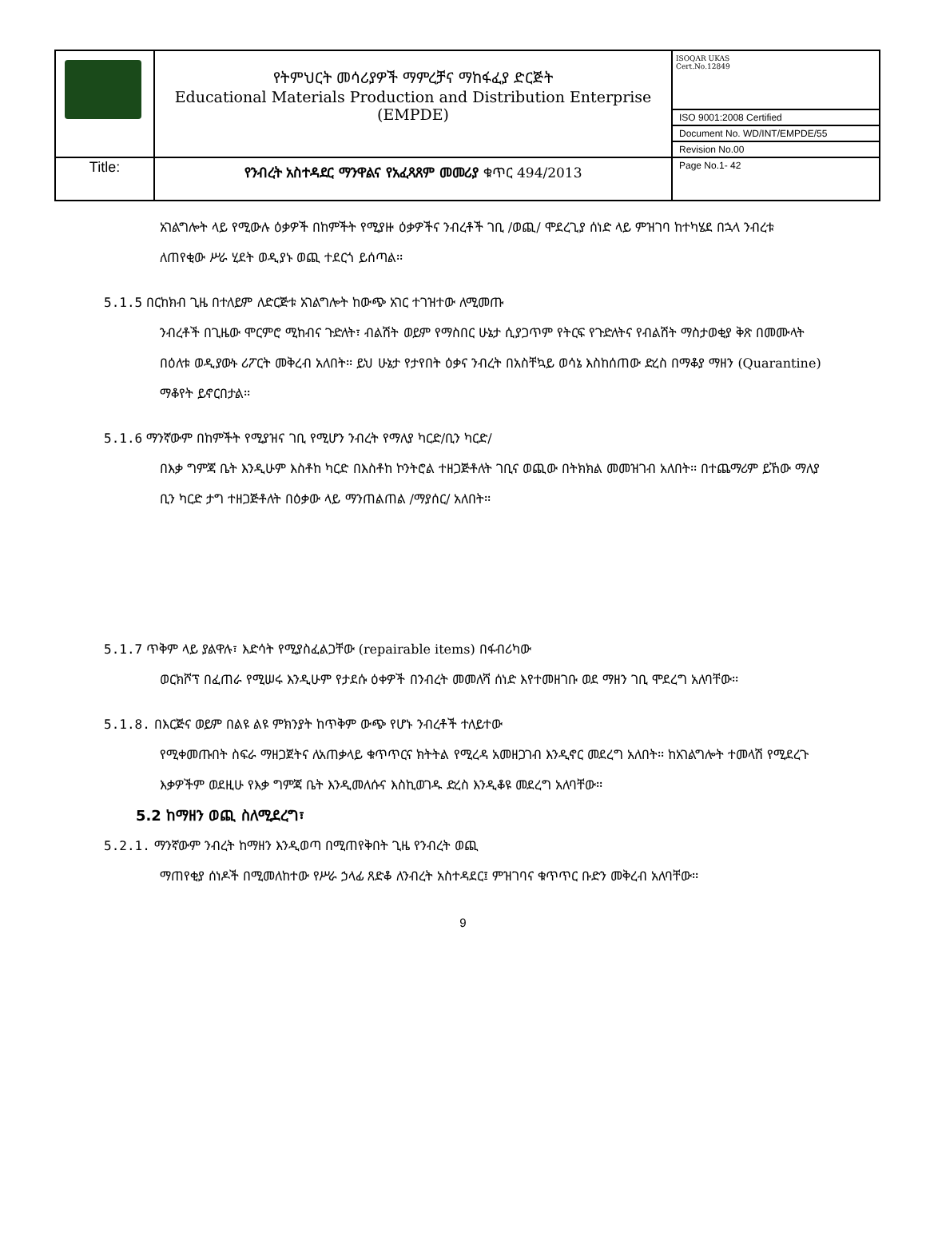| | የትምህርት መሳሪያዎች ማምረቻና ማከፋፈያ ድርጅት Educational Materials Production and Distribution Enterprise (EMPDE) | ISOQAR UKAS Cert.No.12849 |
| | | ISO 9001:2008 Certified |
| | | Document No. WD/INT/EMPDE/55 |
| | | Revision No.00 |
| Title: | የንብረት አስተዳደር ማንዋልና የአፈጻጸም መመሪያ ቁጥር 494/2013 | Page No.1- 42 |
አገልግሎት ላይ የሚውሉ ዕቃዎች በከምችት የሚያዙ ዕቃዎችና ንብረቶች ገቢ /ወጪ/ ሞደረጊያ ሰነድ ላይ ምዝገባ ከተካሄደ በኋላ ንብረቱ ለጠየቂው ሥራ ሂደት ወዲያኑ ወጪ ተደርጎ ይሰጣል፡፡
5.1.5 በርከክብ ጊዜ በተለይም ለድርጅቱ አገልግሎት ከውጭ አገር ተገዝተው ለሚመጡ
ንብረቶች በጊዜው ሞርምሮ ሚከብና ጉድለት፣ ብልሽት ወይም የማስበር ሁኔታ ሲያጋጥም የትርፍ የጉድለትና የብልሽት ማስታወቂያ ቅጽ በመሙላት በዕለቱ ወዲያውኑ ሪፖርት መቅረብ አለበት፡፡ ይህ ሁኔታ የታየበት ዕቃና ንብረት በአስቸኳይ ወሳኔ እስከሰጠው ድረስ በማቆያ ማዘን (Quarantine) ማቆየት ይኖርበታል፡፡
5.1.6 ማንኛውም በከምችት የሚያዝና ገቢ የሚሆን ንብረት የማለያ ካርድ/ቢን ካርድ/
በእቃ ግምጃ ቤት እንዲሁም እስቶከ ካርድ በእስቶከ ኮንትሮል ተዘጋጅቶለት ገቢና ወጪው በትክክል መመዝገብ አለበት፡፡ በተጨማሪም ይኸው ማለያ ቢን ካርድ ታግ ተዘጋጅቶለት በዕቃው ላይ ማንጠልጠል /ማያሰር/ አለበት፡፡
5.1.7 ጥቅም ላይ ያልዋሉ፣ እድሳት የሚያስፈልጋቸው (repairable items) በፋብሪካው
ወርክሾፕ በፈጠራ የሚሠሩ እንዲሁም የታደሱ ዕቀዎች በንብረት መመለሻ ሰነድ እየተመዘገቡ ወደ ማዘን ገቢ ሞደረግ አለባቸው፡፡
5.1.8. በእርጅና ወይም በልዩ ልዩ ምክንያት ከጥቅም ውጭ የሆኑ ንብረቶች ተለይተው
የሚቀመጡበት ስፍራ ማዘጋጀትና ለአጠቃላይ ቁጥጥርና ክትትል የሚረዳ አመዘጋገብ እንዲኖር መደረግ አለበት፡፡ ከአገልግሎት ተመላሽ የሚደረጉ እቃዎችም ወደዚሁ የእቃ ግምጃ ቤት እንዲመለሱና እስኪወገዱ ድረስ እንዲቆዩ መደረግ አለባቸው፡፡
5.2 ከማዘን ወጪ ስለሚደረግ፣
5.2.1. ማንኛውም ንብረት ከማዘን እንዲወጣ በሚጠየቅበት ጊዜ የንብረት ወጪ
ማጠየቂያ ሰነዶች በሚመለከተው የሥራ ኃላፊ ጸድቆ ለንብረት አስተዳደር፤ ምዝገባና ቁጥጥር ቡድን መቅረብ አለባቸው፡፡
9